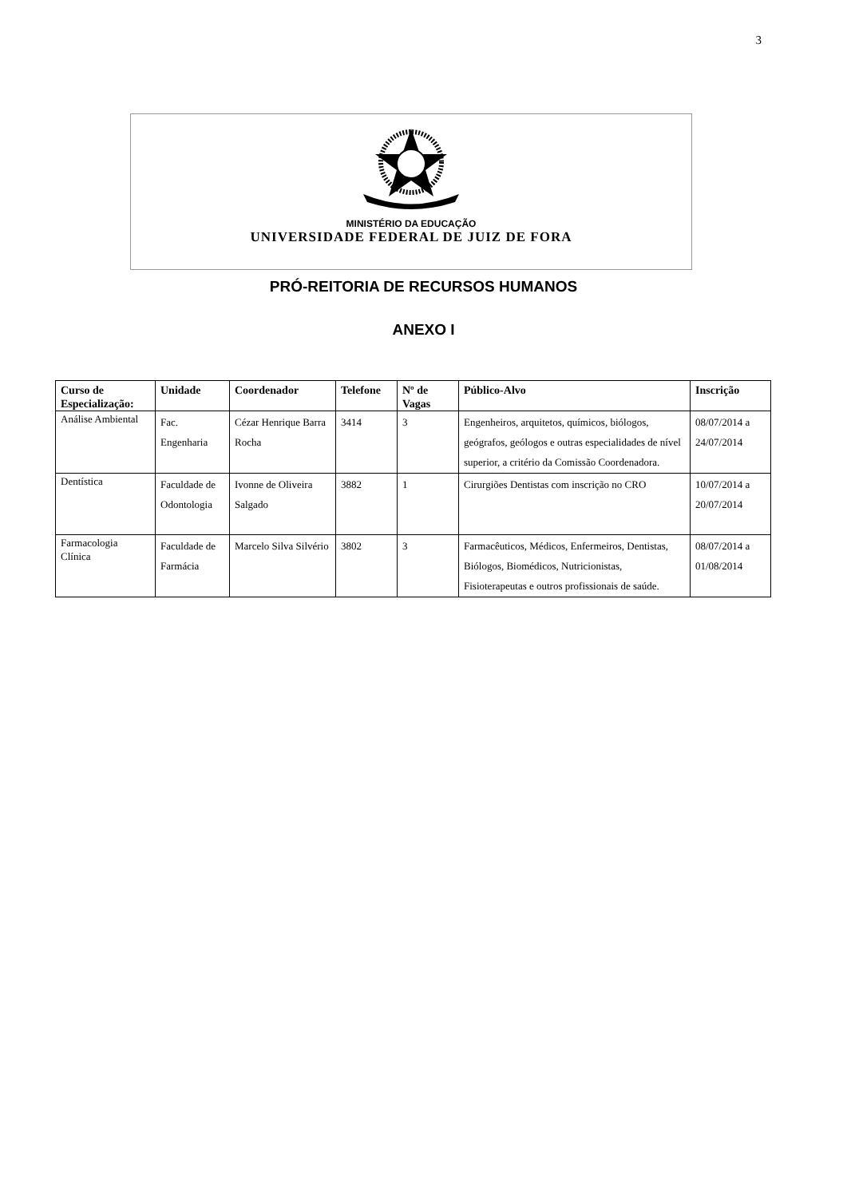3
MINISTÉRIO DA EDUCAÇÃO
UNIVERSIDADE FEDERAL DE JUIZ DE FORA
PRÓ-REITORIA DE RECURSOS HUMANOS
ANEXO I
| Curso de Especialização: | Unidade | Coordenador | Telefone | Nº de Vagas | Público-Alvo | Inscrição |
| --- | --- | --- | --- | --- | --- | --- |
| Análise Ambiental | Fac. Engenharia | Cézar Henrique Barra Rocha | 3414 | 3 | Engenheiros, arquitetos, químicos, biólogos, geógrafos, geólogos e outras especialidades de nível superior, a critério da Comissão Coordenadora. | 08/07/2014 a 24/07/2014 |
| Dentística | Faculdade de Odontologia | Ivonne de Oliveira Salgado | 3882 | 1 | Cirurgiões Dentistas com inscrição no CRO | 10/07/2014 a 20/07/2014 |
| Farmacologia Clínica | Faculdade de Farmácia | Marcelo Silva Silvério | 3802 | 3 | Farmacêuticos, Médicos, Enfermeiros, Dentistas, Biólogos, Biomédicos, Nutricionistas, Fisioterapeutas e outros profissionais de saúde. | 08/07/2014 a 01/08/2014 |